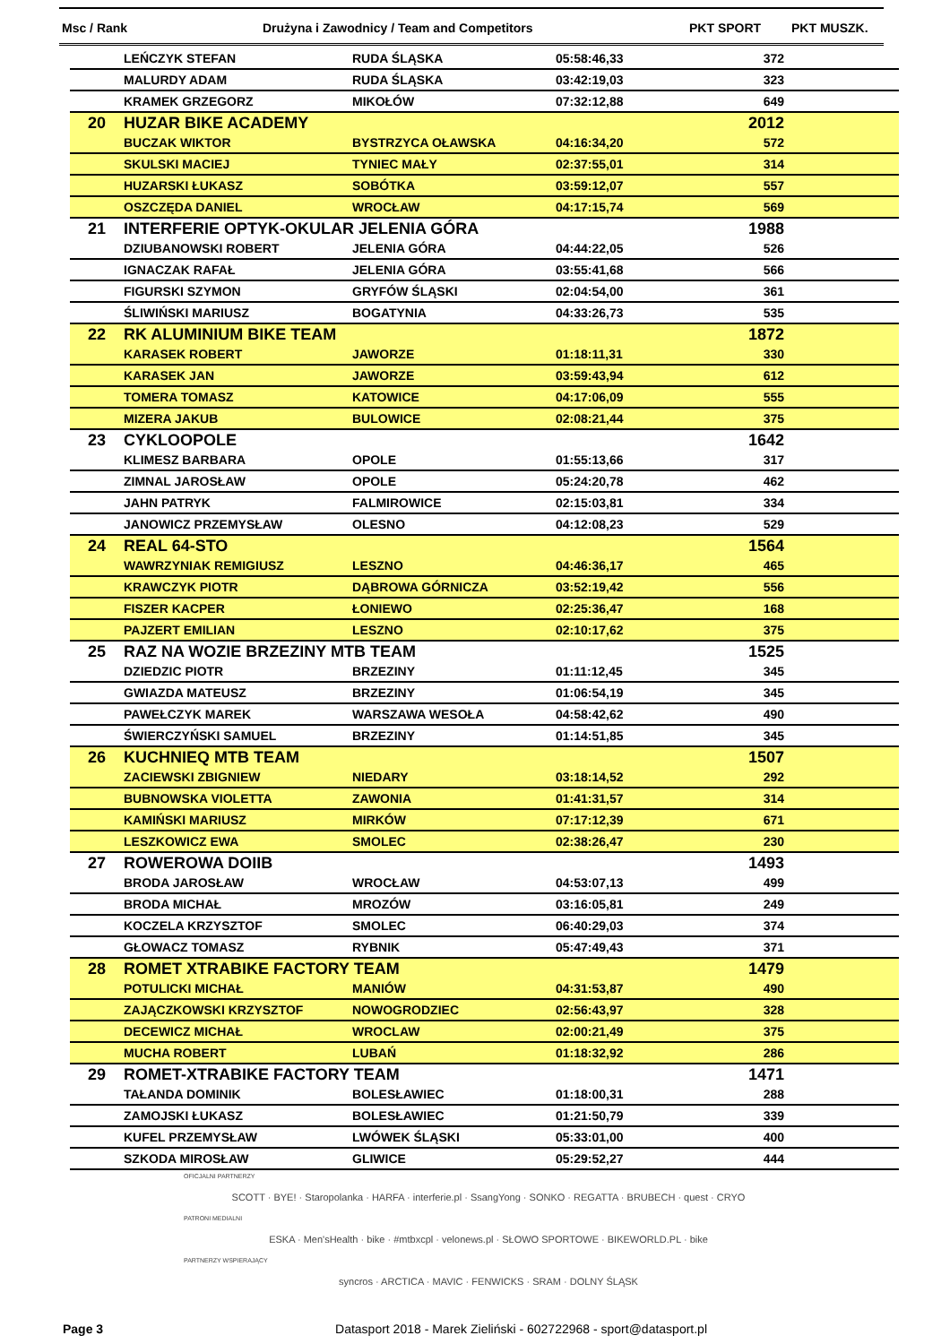| Msc / Rank | Drużyna i Zawodnicy / Team and Competitors | PKT SPORT | PKT MUSZK. |
| | LEŃCZYK STEFAN | RUDA ŚLĄSKA | 05:58:46,33 | 372 |
| | MALURDY ADAM | RUDA ŚLĄSKA | 03:42:19,03 | 323 |
| | KRAMEK GRZEGORZ | MIKOŁÓW | 07:32:12,88 | 649 |
| 20 | HUZAR BIKE ACADEMY | | | 2012 |
| | BUCZAK WIKTOR | BYSTRZYCA OŁAWSKA | 04:16:34,20 | 572 |
| | SKULSKI MACIEJ | TYNIEC MAŁY | 02:37:55,01 | 314 |
| | HUZARSKI ŁUKASZ | SOBÓTKA | 03:59:12,07 | 557 |
| | OSZCZĘDA DANIEL | WROCŁAW | 04:17:15,74 | 569 |
| 21 | INTERFERIE OPTYK-OKULAR JELENIA GÓRA | | | 1988 |
| | DZIUBANOWSKI ROBERT | JELENIA GÓRA | 04:44:22,05 | 526 |
| | IGNACZAK RAFAŁ | JELENIA GÓRA | 03:55:41,68 | 566 |
| | FIGURSKI SZYMON | GRYFÓW ŚLĄSKI | 02:04:54,00 | 361 |
| | ŚLIWIŃSKI MARIUSZ | BOGATYNIA | 04:33:26,73 | 535 |
| 22 | RK ALUMINIUM BIKE TEAM | | | 1872 |
| | KARASEK ROBERT | JAWORZE | 01:18:11,31 | 330 |
| | KARASEK JAN | JAWORZE | 03:59:43,94 | 612 |
| | TOMERA TOMASZ | KATOWICE | 04:17:06,09 | 555 |
| | MIZERA JAKUB | BULOWICE | 02:08:21,44 | 375 |
| 23 | CYKLOOPOLE | | | 1642 |
| | KLIMESZ BARBARA | OPOLE | 01:55:13,66 | 317 |
| | ZIMNAL JAROSŁAW | OPOLE | 05:24:20,78 | 462 |
| | JAHN PATRYK | FALMIROWICE | 02:15:03,81 | 334 |
| | JANOWICZ PRZEMYSŁAW | OLESNO | 04:12:08,23 | 529 |
| 24 | REAL 64-STO | | | 1564 |
| | WAWRZYNIAK REMIGIUSZ | LESZNO | 04:46:36,17 | 465 |
| | KRAWCZYK PIOTR | DĄBROWA GÓRNICZA | 03:52:19,42 | 556 |
| | FISZER KACPER | ŁONIEWO | 02:25:36,47 | 168 |
| | PAJZERT EMILIAN | LESZNO | 02:10:17,62 | 375 |
| 25 | RAZ NA WOZIE BRZEZINY MTB TEAM | | | 1525 |
| | DZIEDZIC PIOTR | BRZEZINY | 01:11:12,45 | 345 |
| | GWIAZDA MATEUSZ | BRZEZINY | 01:06:54,19 | 345 |
| | PAWEŁCZYK MAREK | WARSZAWA WESOŁA | 04:58:42,62 | 490 |
| | ŚWIERCZYŃSKI SAMUEL | BRZEZINY | 01:14:51,85 | 345 |
| 26 | KUCHNIEQ MTB TEAM | | | 1507 |
| | ZACIEWSKI ZBIGNIEW | NIEDARY | 03:18:14,52 | 292 |
| | BUBNOWSKA VIOLETTA | ZAWONIA | 01:41:31,57 | 314 |
| | KAMIŃSKI MARIUSZ | MIRKÓW | 07:17:12,39 | 671 |
| | LESZKOWICZ EWA | SMOLEC | 02:38:26,47 | 230 |
| 27 | ROWEROWA DOIIB | | | 1493 |
| | BRODA JAROSŁAW | WROCŁAW | 04:53:07,13 | 499 |
| | BRODA MICHAŁ | MROZÓW | 03:16:05,81 | 249 |
| | KOCZELA KRZYSZTOF | SMOLEC | 06:40:29,03 | 374 |
| | GŁOWACZ TOMASZ | RYBNIK | 05:47:49,43 | 371 |
| 28 | ROMET XTRABIKE FACTORY TEAM | | | 1479 |
| | POTULICKI MICHAŁ | MANIÓW | 04:31:53,87 | 490 |
| | ZAJĄCZKOWSKI KRZYSZTOF | NOWOGRODZIEC | 02:56:43,97 | 328 |
| | DECEWICZ MICHAŁ | WROCLAW | 02:00:21,49 | 375 |
| | MUCHA ROBERT | LUBAŃ | 01:18:32,92 | 286 |
| 29 | ROMET-XTRABIKE FACTORY TEAM | | | 1471 |
| | TAŁANDA DOMINIK | BOLESŁAWIEC | 01:18:00,31 | 288 |
| | ZAMOJSKI ŁUKASZ | BOLESŁAWIEC | 01:21:50,79 | 339 |
| | KUFEL PRZEMYSŁAW | LWÓWEK ŚLĄSKI | 05:33:01,00 | 400 |
| | SZKODA MIROSŁAW | GLIWICE | 05:29:52,27 | 444 |
OFICJALNI PARTNERZY
SCOTT · BYE! · Staropolanka · HARFA · interferie.pl · SsangYong · SONKO · REGATTA · BRUBECH · quest · CRYO
PATRONI MEDIALNI
ESKA · Men'sHealth · bike · #mtbxcpl · velonews.pl · SŁOWO SPORTOWE · BIKEWORLD.PL · bike
PARTNERZY WSPIERAJĄCY
syncros · ARCTICA · MAVIC · FENWICKS · SRAM · DOLNY ŚLĄSK
Page 3 Datasport 2018 - Marek Zieliński - 602722968 - sport@datasport.pl